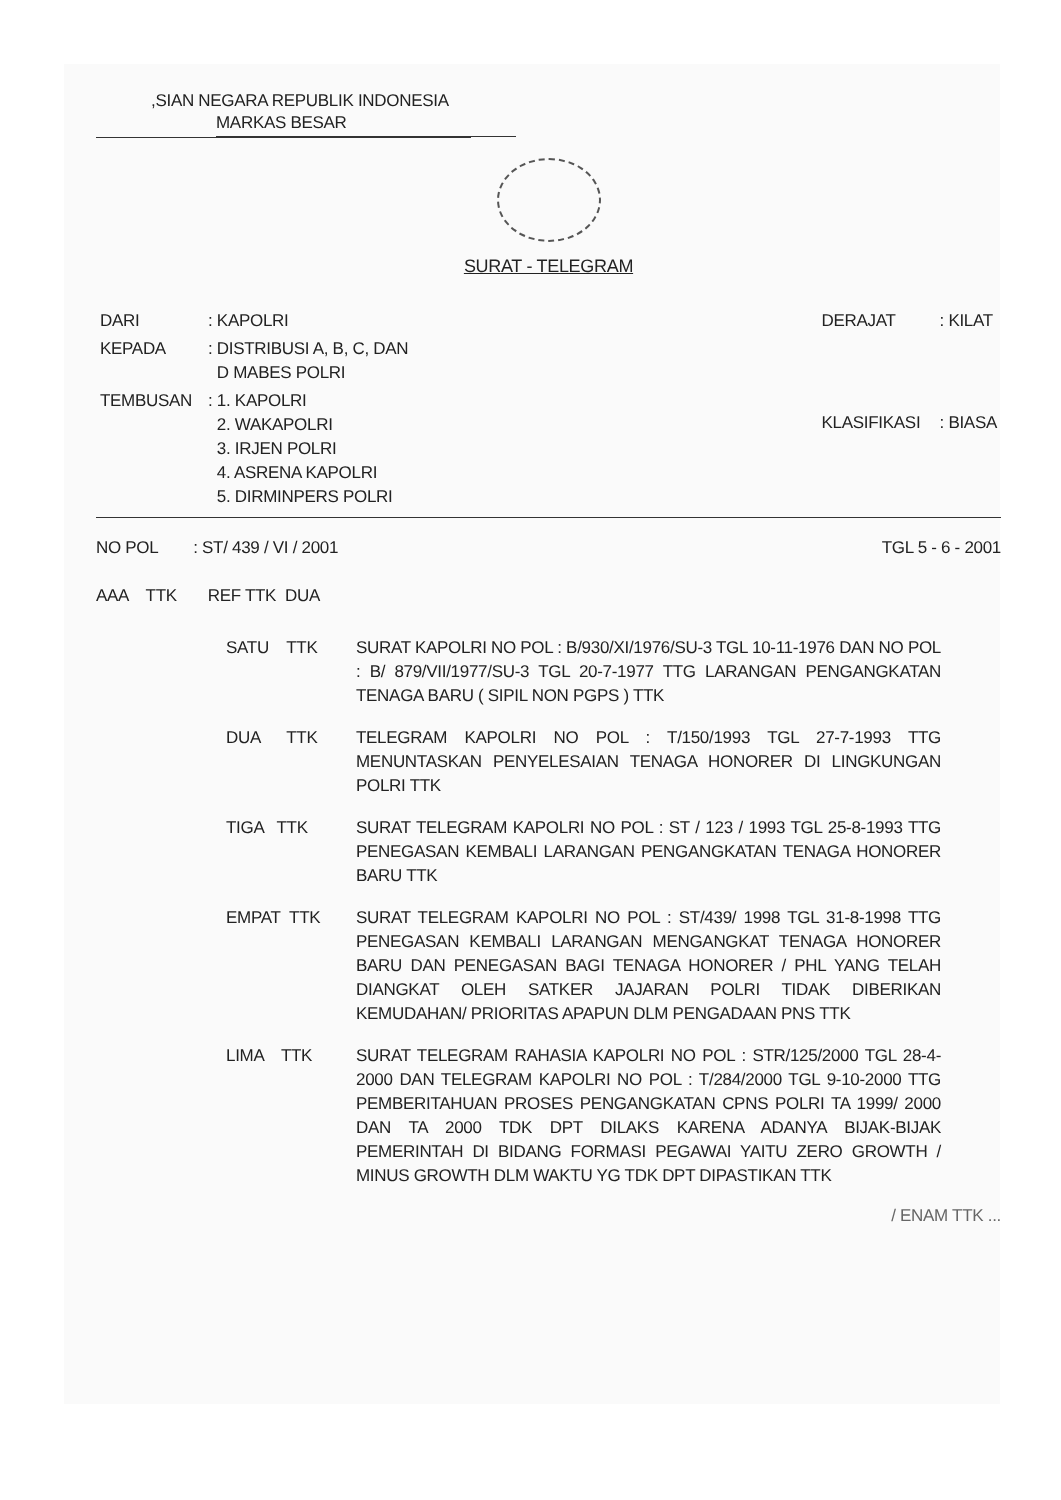,SIAN NEGARA REPUBLIK INDONESIA
MARKAS BESAR
SURAT - TELEGRAM
| DARI | : KAPOLRI |
| KEPADA | : DISTRIBUSI A, B, C, DAN D MABES POLRI |
| TEMBUSAN | : 1. KAPOLRI 2. WAKAPOLRI 3. IRJEN POLRI 4. ASRENA KAPOLRI 5. DIRMINPERS POLRI |
| DERAJAT | : KILAT |
| KLASIFIKASI | : BIASA |
NO POL : ST/ 439 / VI / 2001
TGL 5 - 6 - 2001
AAA TTK REF TTK DUA
SATU TTK SURAT KAPOLRI NO POL : B/930/XI/1976/SU-3 TGL 10-11-1976 DAN NO POL : B/ 879/VII/1977/SU-3 TGL 20-7-1977 TTG LARANGAN PENGANGKATAN TENAGA BARU ( SIPIL NON PGPS ) TTK
DUA TTK TELEGRAM KAPOLRI NO POL : T/150/1993 TGL 27-7-1993 TTG MENUNTASKAN PENYELESAIAN TENAGA HONORER DI LINGKUNGAN POLRI TTK
TIGA TTK SURAT TELEGRAM KAPOLRI NO POL : ST / 123 / 1993 TGL 25-8-1993 TTG PENEGASAN KEMBALI LARANGAN PENGANGKATAN TENAGA HONORER BARU TTK
EMPAT TTK SURAT TELEGRAM KAPOLRI NO POL : ST/439/ 1998 TGL 31-8-1998 TTG PENEGASAN KEMBALI LARANGAN MENGANGKAT TENAGA HONORER BARU DAN PENEGASAN BAGI TENAGA HONORER / PHL YANG TELAH DIANGKAT OLEH SATKER JAJARAN POLRI TIDAK DIBERIKAN KEMUDAHAN/ PRIORITAS APAPUN DLM PENGADAAN PNS TTK
LIMA TTK SURAT TELEGRAM RAHASIA KAPOLRI NO POL : STR/125/2000 TGL 28-4-2000 DAN TELEGRAM KAPOLRI NO POL : T/284/2000 TGL 9-10-2000 TTG PEMBERITAHUAN PROSES PENGANGKATAN CPNS POLRI TA 1999/ 2000 DAN TA 2000 TDK DPT DILAKS KARENA ADANYA BIJAK-BIJAK PEMERINTAH DI BIDANG FORMASI PEGAWAI YAITU ZERO GROWTH / MINUS GROWTH DLM WAKTU YG TDK DPT DIPASTIKAN TTK
/ ENAM TTK ...